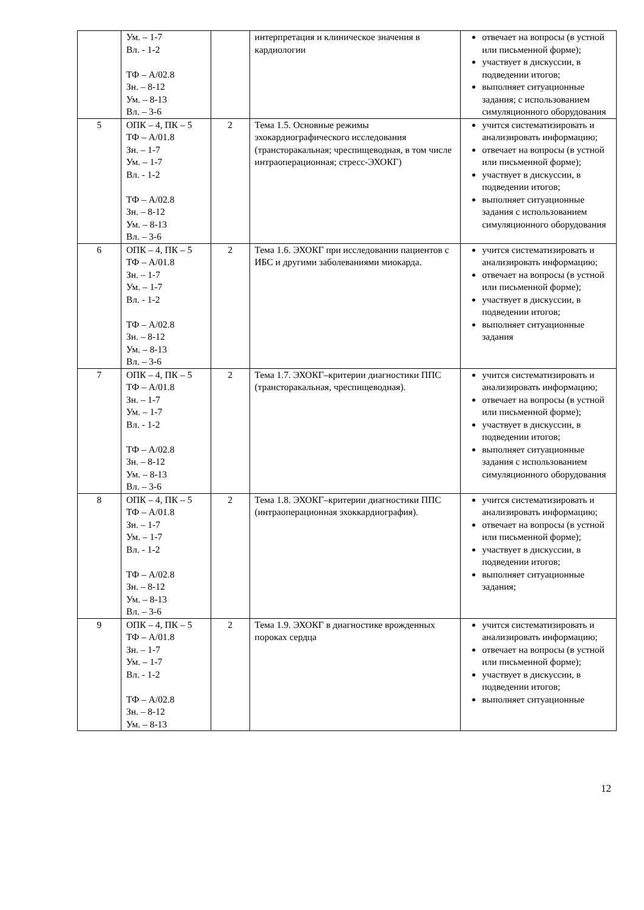| | Ум. – 1-7 Вл. - 1-2 ТФ – А/02.8 Зн. – 8-12 Ум. – 8-13 Вл. – 3-6 | | интерпретация и клиническое значения в кардиологии | отвечает на вопросы (в устной или письменной форме); участвует в дискуссии, в подведении итогов; выполняет ситуационные задания; с использованием симуляционного оборудования |
| 5 | ОПК – 4, ПК – 5 ТФ – А/01.8 Зн. – 1-7 Ум. – 1-7 Вл. - 1-2 ТФ – А/02.8 Зн. – 8-12 Ум. – 8-13 Вл. – 3-6 | 2 | Тема 1.5. Основные режимы эхокардиографического исследования (трансторакальная; чреспищеводная, в том числе интраоперационная; стресс-ЭХОКГ) | учится систематизировать и анализировать информацию; отвечает на вопросы (в устной или письменной форме); участвует в дискуссии, в подведении итогов; выполняет ситуационные задания с использованием симуляционного оборудования |
| 6 | ОПК – 4, ПК – 5 ТФ – А/01.8 Зн. – 1-7 Ум. – 1-7 Вл. - 1-2 ТФ – А/02.8 Зн. – 8-12 Ум. – 8-13 Вл. – 3-6 | 2 | Тема 1.6. ЭХОКГ при исследовании пациентов с ИБС и другими заболеваниями миокарда. | учится систематизировать и анализировать информацию; отвечает на вопросы (в устной или письменной форме); участвует в дискуссии, в подведении итогов; выполняет ситуационные задания |
| 7 | ОПК – 4, ПК – 5 ТФ – А/01.8 Зн. – 1-7 Ум. – 1-7 Вл. - 1-2 ТФ – А/02.8 Зн. – 8-12 Ум. – 8-13 Вл. – 3-6 | 2 | Тема 1.7. ЭХОКГ–критерии диагностики ППС (трансторакальная, чреспищеводная). | учится систематизировать и анализировать информацию; отвечает на вопросы (в устной или письменной форме); участвует в дискуссии, в подведении итогов; выполняет ситуационные задания с использованием симуляционного оборудования |
| 8 | ОПК – 4, ПК – 5 ТФ – А/01.8 Зн. – 1-7 Ум. – 1-7 Вл. - 1-2 ТФ – А/02.8 Зн. – 8-12 Ум. – 8-13 Вл. – 3-6 | 2 | Тема 1.8. ЭХОКГ–критерии диагностики ППС (интраоперационная эхоккардиография). | учится систематизировать и анализировать информацию; отвечает на вопросы (в устной или письменной форме); участвует в дискуссии, в подведении итогов; выполняет ситуационные задания; |
| 9 | ОПК – 4, ПК – 5 ТФ – А/01.8 Зн. – 1-7 Ум. – 1-7 Вл. - 1-2 ТФ – А/02.8 Зн. – 8-12 Ум. – 8-13 | 2 | Тема 1.9. ЭХОКГ в диагностике врожденных пороках сердца | учится систематизировать и анализировать информацию; отвечает на вопросы (в устной или письменной форме); участвует в дискуссии, в подведении итогов; выполняет ситуационные |
12